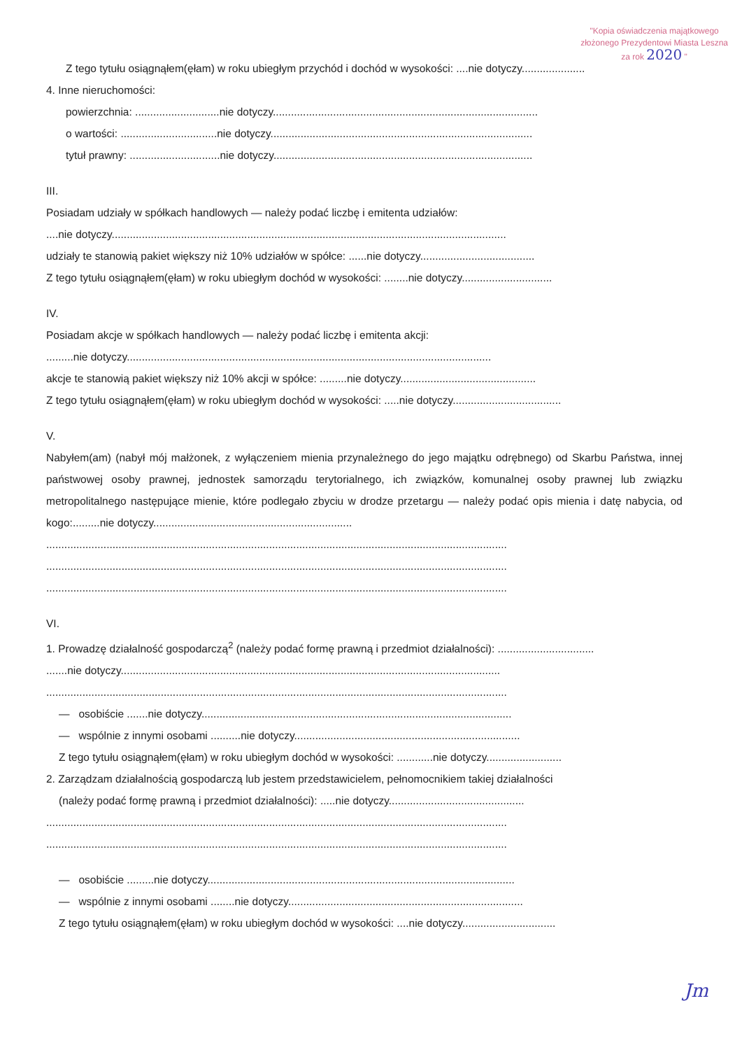"Kopia oświadczenia majątkowego
złożonego Prezydentowi Miasta Leszna
za rok 2020 "
Z tego tytułu osiągnąłem(ęłam) w roku ubiegłym przychód i dochód w wysokości: ....nie dotyczy.....................
4. Inne nieruchomości:
powierzchnia: ............................nie dotyczy........................................................................................
o wartości: ................................nie dotyczy.......................................................................................
tytuł prawny: ..............................nie dotyczy......................................................................................
III.
Posiadam udziały w spółkach handlowych — należy podać liczbę i emitenta udziałów:
....nie dotyczy...................................................................................................................................
udziały te stanowią pakiet większy niż 10% udziałów w spółce: ......nie dotyczy......................................
Z tego tytułu osiągnąłem(ęłam) w roku ubiegłym dochód w wysokości: ........nie dotyczy..............................
IV.
Posiadam akcje w spółkach handlowych — należy podać liczbę i emitenta akcji:
.........nie dotyczy.........................................................................................................................
akcje te stanowią pakiet większy niż 10% akcji w spółce: .........nie dotyczy.............................................
Z tego tytułu osiągnąłem(ęłam) w roku ubiegłym dochód w wysokości: .....nie dotyczy....................................
V.
Nabyłem(am) (nabył mój małżonek, z wyłączeniem mienia przynależnego do jego majątku odrębnego) od Skarbu Państwa, innej państwowej osoby prawnej, jednostek samorządu terytorialnego, ich związków, komunalnej osoby prawnej lub związku metropolitalnego następujące mienie, które podlegało zbyciu w drodze przetargu — należy podać opis mienia i datę nabycia, od kogo:.........nie dotyczy..................................................................
.........................................................................................................................................................
.........................................................................................................................................................
.........................................................................................................................................................
VI.
1. Prowadzę działalność gospodarczą<sup>2</sup> (należy podać formę prawną i przedmiot działalności): ................................
.......nie dotyczy..............................................................................................................................
.........................................................................................................................................................
— osobiście .......nie dotyczy.......................................................................................................
— wspólnie z innymi osobami ..........nie dotyczy...........................................................................
Z tego tytułu osiągnąłem(ęłam) w roku ubiegłym dochód w wysokości: ............nie dotyczy.........................
2. Zarządzam działalnością gospodarczą lub jestem przedstawicielem, pełnomocnikiem takiej działalności
(należy podać formę prawną i przedmiot działalności): .....nie dotyczy.............................................
.........................................................................................................................................................
.........................................................................................................................................................
— osobiście .........nie dotyczy......................................................................................................
— wspólnie z innymi osobami ........nie dotyczy..............................................................................
Z tego tytułu osiągnąłem(ęłam) w roku ubiegłym dochód w wysokości: ....nie dotyczy...............................
Jm